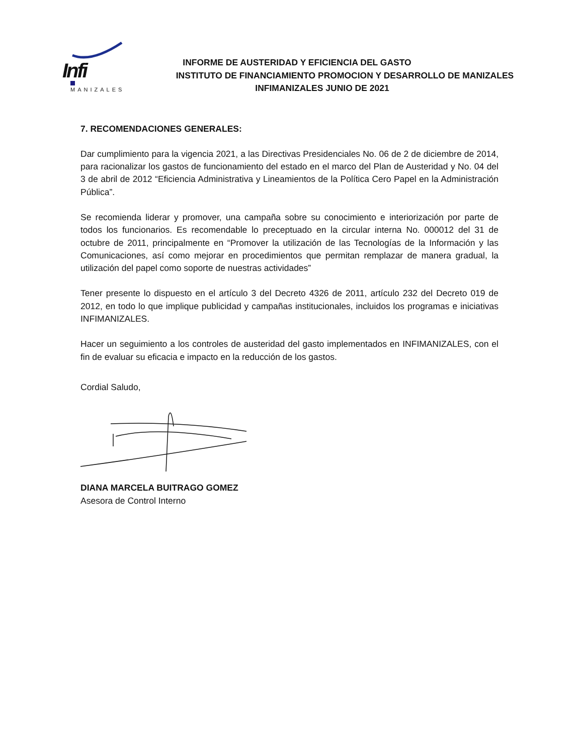Infi
MANIZALES
INFORME DE AUSTERIDAD Y EFICIENCIA DEL GASTO
INSTITUTO DE FINANCIAMIENTO PROMOCION Y DESARROLLO DE MANIZALES
INFIMANIZALES JUNIO DE 2021
7. RECOMENDACIONES GENERALES:
Dar cumplimiento para la vigencia 2021, a las Directivas Presidenciales No. 06 de 2 de diciembre de 2014, para racionalizar los gastos de funcionamiento del estado en el marco del Plan de Austeridad y No. 04 del 3 de abril de 2012 “Eficiencia Administrativa y Lineamientos de la Política Cero Papel en la Administración Pública”.
Se recomienda liderar y promover, una campaña sobre su conocimiento e interiorización por parte de todos los funcionarios. Es recomendable lo preceptuado en la circular interna No. 000012 del 31 de octubre de 2011, principalmente en “Promover la utilización de las Tecnologías de la Información y las Comunicaciones, así como mejorar en procedimientos que permitan remplazar de manera gradual, la utilización del papel como soporte de nuestras actividades”
Tener presente lo dispuesto en el artículo 3 del Decreto 4326 de 2011, artículo 232 del Decreto 019 de 2012, en todo lo que implique publicidad y campañas institucionales, incluidos los programas e iniciativas INFIMANIZALES.
Hacer un seguimiento a los controles de austeridad del gasto implementados en INFIMANIZALES, con el fin de evaluar su eficacia e impacto en la reducción de los gastos.
Cordial Saludo,
DIANA MARCELA BUITRAGO GOMEZ
Asesora de Control Interno